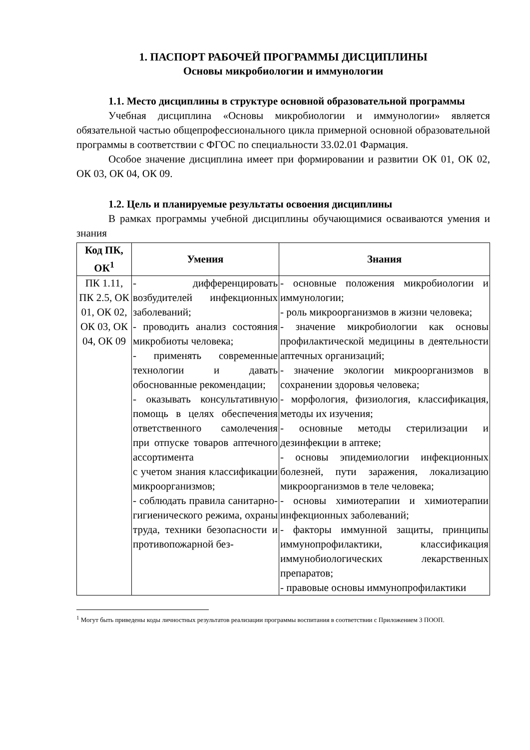1. ПАСПОРТ РАБОЧЕЙ ПРОГРАММЫ ДИСЦИПЛИНЫ
Основы микробиологии и иммунологии
1.1. Место дисциплины в структуре основной образовательной программы
Учебная дисциплина «Основы микробиологии и иммунологии» является обязательной частью общепрофессионального цикла примерной основной образовательной программы в соответствии с ФГОС по специальности 33.02.01 Фармация.
Особое значение дисциплина имеет при формировании и развитии ОК 01, ОК 02, ОК 03, ОК 04, ОК 09.
1.2. Цель и планируемые результаты освоения дисциплины
В рамках программы учебной дисциплины обучающимися осваиваются умения и знания
| Код ПК, ОК<sup>1</sup> | Умения | Знания |
| --- | --- | --- |
| ПК 1.11, ПК 2.5, ОК 01, ОК 02, ОК 03, ОК 04, ОК 09 | - дифференцировать возбудителей инфекционных заболеваний; - проводить анализ состояния микробиоты человека; - применять современные технологии и давать обоснованные рекомендации; - оказывать консультативную помощь в целях обеспечения ответственного самолечения при отпуске товаров аптечного ассортимента с учетом знания классификации микроорганизмов; - соблюдать правила санитарно-гигиенического режима, охраны труда, техники безопасности и противопожарной без- | - основные положения микробиологии и иммунологии; - роль микроорганизмов в жизни человека; - значение микробиологии как основы профилактической медицины в деятельности аптечных организаций; - значение экологии микроорганизмов в сохранении здоровья человека; - морфология, физиология, классификация, методы их изучения; - основные методы стерилизации и дезинфекции в аптеке; - основы эпидемиологии инфекционных болезней, пути заражения, локализацию микроорганизмов в теле человека; - основы химиотерапии и химиотерапии инфекционных заболеваний; - факторы иммунной защиты, принципы иммунопрофилактики, классификация иммунобиологических лекарственных препаратов; - правовые основы иммунопрофилактики |
<sup>1</sup> Могут быть приведены коды личностных результатов реализации программы воспитания в соответствии с Приложением 3 ПООП.